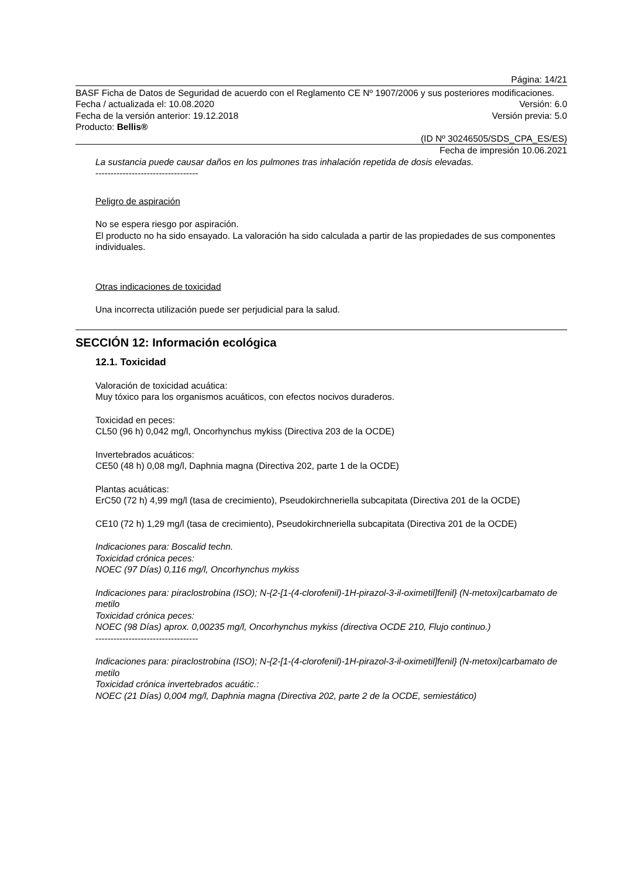Página: 14/21
BASF Ficha de Datos de Seguridad de acuerdo con el Reglamento CE Nº 1907/2006 y sus posteriores modificaciones.
Fecha / actualizada el: 10.08.2020 Versión: 6.0
Fecha de la versión anterior: 19.12.2018 Versión previa: 5.0
Producto: Bellis®
(ID Nº 30246505/SDS_CPA_ES/ES)
Fecha de impresión 10.06.2021
La sustancia puede causar daños en los pulmones tras inhalación repetida de dosis elevadas.
----------------------------------
Peligro de aspiración
No se espera riesgo por aspiración.
El producto no ha sido ensayado. La valoración ha sido calculada a partir de las propiedades de sus componentes individuales.
Otras indicaciones de toxicidad
Una incorrecta utilización puede ser perjudicial para la salud.
SECCIÓN 12: Información ecológica
12.1. Toxicidad
Valoración de toxicidad acuática:
Muy tóxico para los organismos acuáticos, con efectos nocivos duraderos.
Toxicidad en peces:
CL50 (96 h) 0,042 mg/l, Oncorhynchus mykiss (Directiva 203 de la OCDE)
Invertebrados acuáticos:
CE50 (48 h) 0,08 mg/l, Daphnia magna (Directiva 202, parte 1 de la OCDE)
Plantas acuáticas:
ErC50 (72 h) 4,99 mg/l (tasa de crecimiento), Pseudokirchneriella subcapitata (Directiva 201 de la OCDE)
CE10 (72 h) 1,29 mg/l (tasa de crecimiento), Pseudokirchneriella subcapitata (Directiva 201 de la OCDE)
Indicaciones para: Boscalid techn.
Toxicidad crónica peces:
NOEC (97 Días) 0,116 mg/l, Oncorhynchus mykiss
Indicaciones para: piraclostrobina (ISO); N-{2-[1-(4-clorofenil)-1H-pirazol-3-il-oximetil]fenil} (N-metoxi)carbamato de metilo
Toxicidad crónica peces:
NOEC (98 Días) aprox. 0,00235 mg/l, Oncorhynchus mykiss (directiva OCDE 210, Flujo continuo.)
----------------------------------
Indicaciones para: piraclostrobina (ISO); N-{2-[1-(4-clorofenil)-1H-pirazol-3-il-oximetil]fenil} (N-metoxi)carbamato de metilo
Toxicidad crónica invertebrados acuátic.:
NOEC (21 Días) 0,004 mg/l, Daphnia magna (Directiva 202, parte 2 de la OCDE, semiestático)